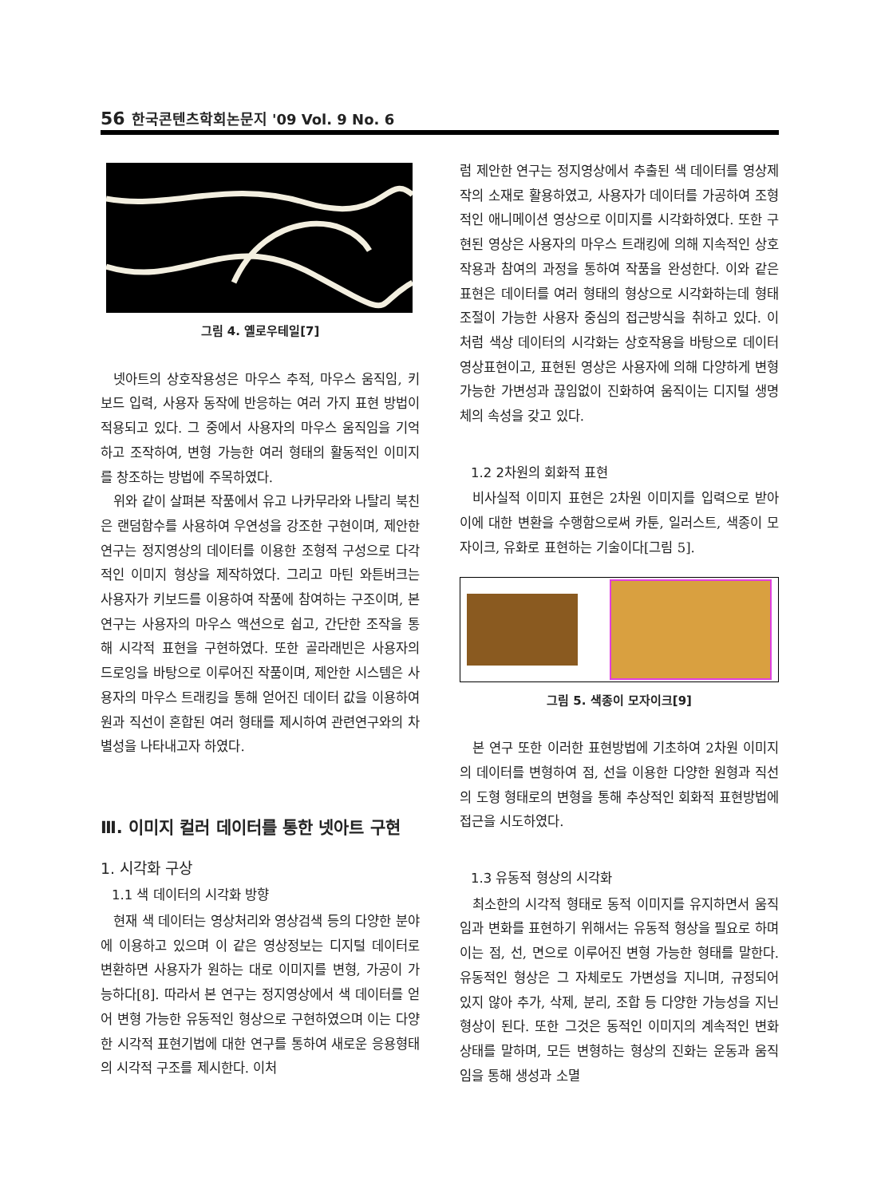56 한국콘텐츠학회논문지 '09 Vol. 9 No. 6
그림 4. 옐로우테일[7]
넷아트의 상호작용성은 마우스 추적, 마우스 움직임, 키보드 입력, 사용자 동작에 반응하는 여러 가지 표현 방법이 적용되고 있다. 그 중에서 사용자의 마우스 움직임을 기억하고 조작하여, 변형 가능한 여러 형태의 활동적인 이미지를 창조하는 방법에 주목하였다.
위와 같이 살펴본 작품에서 유고 나카무라와 나탈리 북친은 랜덤함수를 사용하여 우연성을 강조한 구현이며, 제안한 연구는 정지영상의 데이터를 이용한 조형적 구성으로 다각적인 이미지 형상을 제작하였다. 그리고 마틴 와튼버크는 사용자가 키보드를 이용하여 작품에 참여하는 구조이며, 본 연구는 사용자의 마우스 액션으로 쉽고, 간단한 조작을 통해 시각적 표현을 구현하였다. 또한 골라래빈은 사용자의 드로잉을 바탕으로 이루어진 작품이며, 제안한 시스템은 사용자의 마우스 트래킹을 통해 얻어진 데이터 값을 이용하여 원과 직선이 혼합된 여러 형태를 제시하여 관련연구와의 차별성을 나타내고자 하였다.
Ⅲ. 이미지 컬러 데이터를 통한 넷아트 구현
1. 시각화 구상
1.1 색 데이터의 시각화 방향
현재 색 데이터는 영상처리와 영상검색 등의 다양한 분야에 이용하고 있으며 이 같은 영상정보는 디지털 데이터로 변환하면 사용자가 원하는 대로 이미지를 변형, 가공이 가능하다[8]. 따라서 본 연구는 정지영상에서 색 데이터를 얻어 변형 가능한 유동적인 형상으로 구현하였으며 이는 다양한 시각적 표현기법에 대한 연구를 통하여 새로운 응용형태의 시각적 구조를 제시한다. 이처
럼 제안한 연구는 정지영상에서 추출된 색 데이터를 영상제작의 소재로 활용하였고, 사용자가 데이터를 가공하여 조형적인 애니메이션 영상으로 이미지를 시각화하였다. 또한 구현된 영상은 사용자의 마우스 트래킹에 의해 지속적인 상호작용과 참여의 과정을 통하여 작품을 완성한다. 이와 같은 표현은 데이터를 여러 형태의 형상으로 시각화하는데 형태조절이 가능한 사용자 중심의 접근방식을 취하고 있다. 이처럼 색상 데이터의 시각화는 상호작용을 바탕으로 데이터 영상표현이고, 표현된 영상은 사용자에 의해 다양하게 변형 가능한 가변성과 끊임없이 진화하여 움직이는 디지털 생명체의 속성을 갖고 있다.
1.2 2차원의 회화적 표현
비사실적 이미지 표현은 2차원 이미지를 입력으로 받아 이에 대한 변환을 수행함으로써 카툰, 일러스트, 색종이 모자이크, 유화로 표현하는 기술이다[그림 5].
그림 5. 색종이 모자이크[9]
본 연구 또한 이러한 표현방법에 기초하여 2차원 이미지의 데이터를 변형하여 점, 선을 이용한 다양한 원형과 직선의 도형 형태로의 변형을 통해 추상적인 회화적 표현방법에 접근을 시도하였다.
1.3 유동적 형상의 시각화
최소한의 시각적 형태로 동적 이미지를 유지하면서 움직임과 변화를 표현하기 위해서는 유동적 형상을 필요로 하며 이는 점, 선, 면으로 이루어진 변형 가능한 형태를 말한다. 유동적인 형상은 그 자체로도 가변성을 지니며, 규정되어 있지 않아 추가, 삭제, 분리, 조합 등 다양한 가능성을 지닌 형상이 된다. 또한 그것은 동적인 이미지의 계속적인 변화 상태를 말하며, 모든 변형하는 형상의 진화는 운동과 움직임을 통해 생성과 소멸